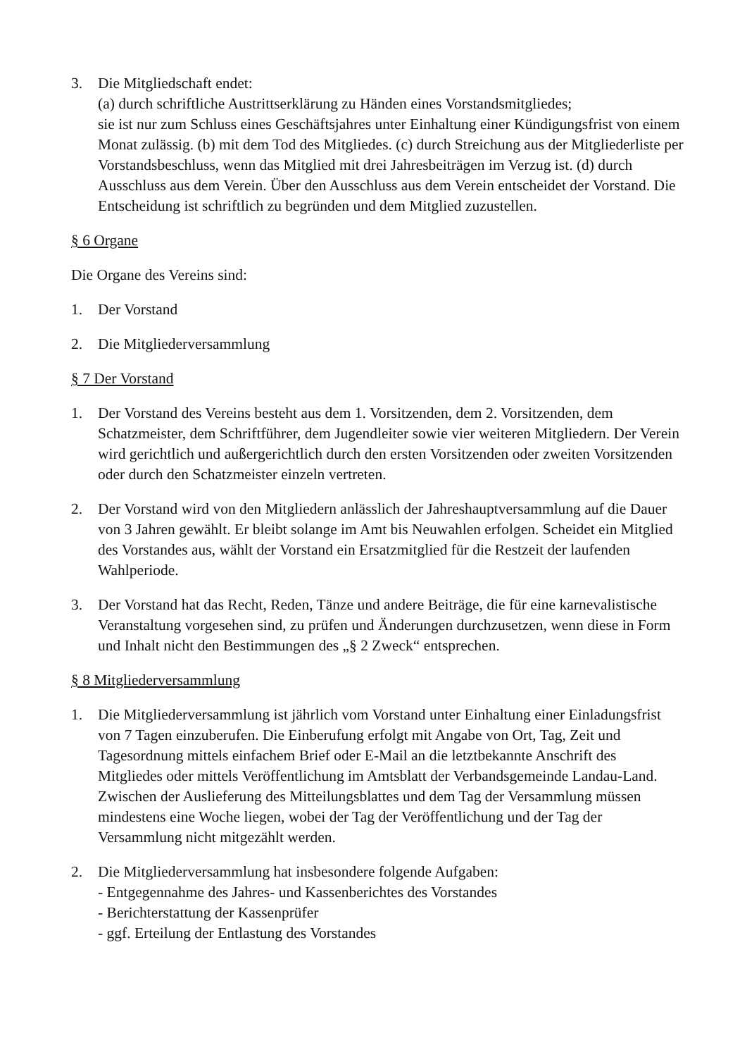3. Die Mitgliedschaft endet:
(a) durch schriftliche Austrittserklärung zu Händen eines Vorstandsmitgliedes;
sie ist nur zum Schluss eines Geschäftsjahres unter Einhaltung einer Kündigungsfrist von einem Monat zulässig. (b) mit dem Tod des Mitgliedes. (c) durch Streichung aus der Mitgliederliste per Vorstandsbeschluss, wenn das Mitglied mit drei Jahresbeiträgen im Verzug ist. (d) durch Ausschluss aus dem Verein. Über den Ausschluss aus dem Verein entscheidet der Vorstand. Die Entscheidung ist schriftlich zu begründen und dem Mitglied zuzustellen.
§ 6 Organe
Die Organe des Vereins sind:
1. Der Vorstand
2. Die Mitgliederversammlung
§ 7 Der Vorstand
1. Der Vorstand des Vereins besteht aus dem 1. Vorsitzenden, dem 2. Vorsitzenden, dem Schatzmeister, dem Schriftführer, dem Jugendleiter sowie vier weiteren Mitgliedern. Der Verein wird gerichtlich und außergerichtlich durch den ersten Vorsitzenden oder zweiten Vorsitzenden oder durch den Schatzmeister einzeln vertreten.
2. Der Vorstand wird von den Mitgliedern anlässlich der Jahreshauptversammlung auf die Dauer von 3 Jahren gewählt. Er bleibt solange im Amt bis Neuwahlen erfolgen. Scheidet ein Mitglied des Vorstandes aus, wählt der Vorstand ein Ersatzmitglied für die Restzeit der laufenden Wahlperiode.
3. Der Vorstand hat das Recht, Reden, Tänze und andere Beiträge, die für eine karnevalistische Veranstaltung vorgesehen sind, zu prüfen und Änderungen durchzusetzen, wenn diese in Form und Inhalt nicht den Bestimmungen des „§ 2 Zweck“ entsprechen.
§ 8 Mitgliederversammlung
1. Die Mitgliederversammlung ist jährlich vom Vorstand unter Einhaltung einer Einladungsfrist von 7 Tagen einzuberufen. Die Einberufung erfolgt mit Angabe von Ort, Tag, Zeit und Tagesordnung mittels einfachem Brief oder E-Mail an die letztbekannte Anschrift des Mitgliedes oder mittels Veröffentlichung im Amtsblatt der Verbandsgemeinde Landau-Land. Zwischen der Auslieferung des Mitteilungsblattes und dem Tag der Versammlung müssen mindestens eine Woche liegen, wobei der Tag der Veröffentlichung und der Tag der Versammlung nicht mitgezählt werden.
2. Die Mitgliederversammlung hat insbesondere folgende Aufgaben:
- Entgegennahme des Jahres- und Kassenberichtes des Vorstandes
- Berichterstattung der Kassenprüfer
- ggf. Erteilung der Entlastung des Vorstandes